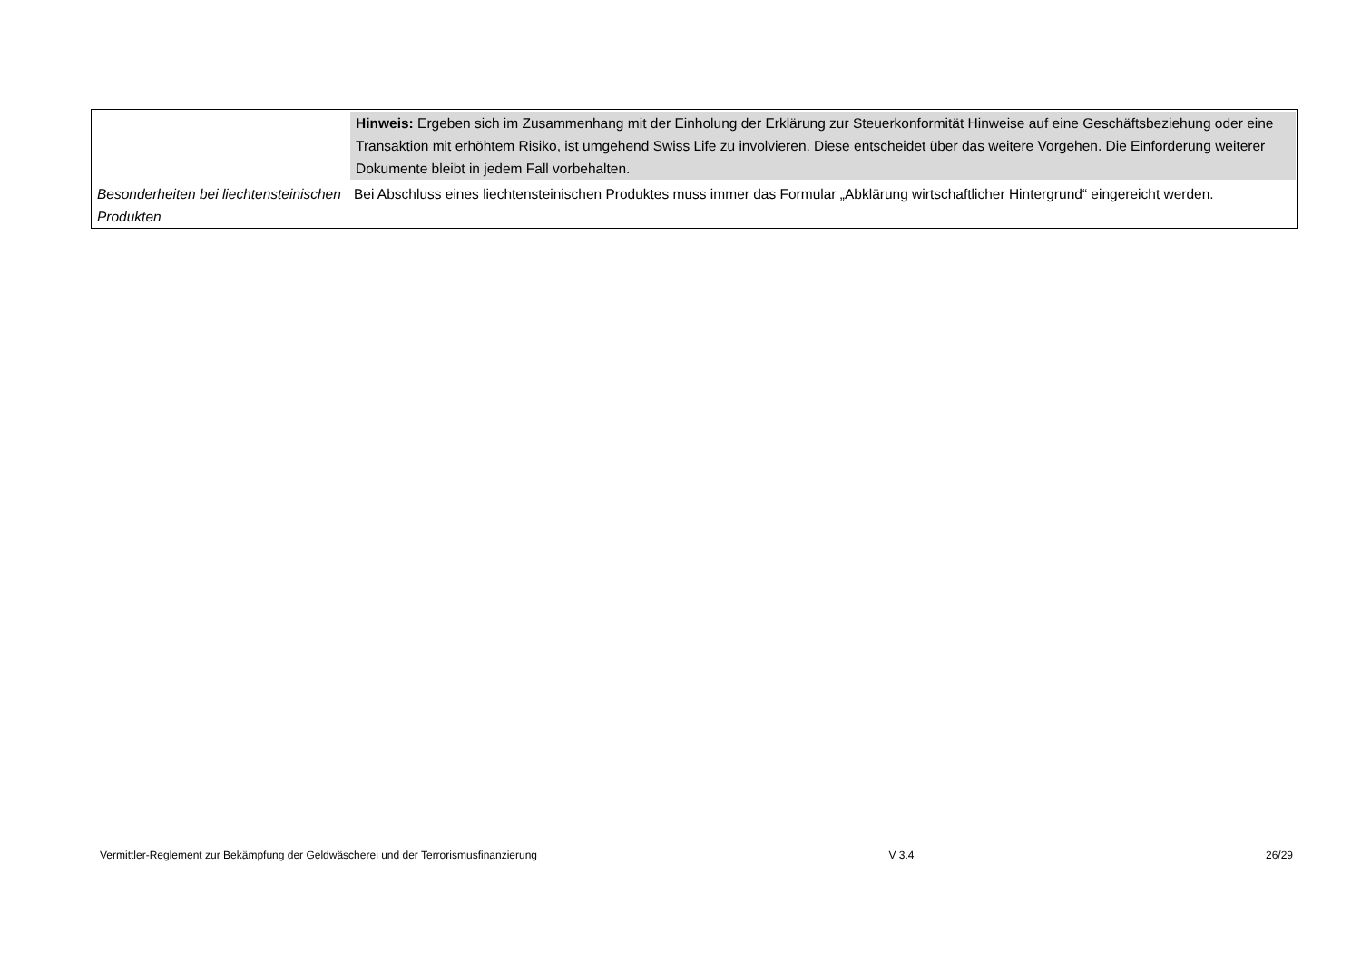| | Hinweis: Ergeben sich im Zusammenhang mit der Einholung der Erklärung zur Steuerkonformität Hinweise auf eine Geschäftsbeziehung oder eine Transaktion mit erhöhtem Risiko, ist umgehend Swiss Life zu involvieren. Diese entscheidet über das weitere Vorgehen. Die Einforderung weiterer Dokumente bleibt in jedem Fall vorbehalten. |
| Besonderheiten bei liechtensteinischen Produkten | Bei Abschluss eines liechtensteinischen Produktes muss immer das Formular „Abklärung wirtschaftlicher Hintergrund“ eingereicht werden. |
Vermittler-Reglement zur Bekämpfung der Geldwäscherei und der Terrorismusfinanzierung V 3.4 26/29